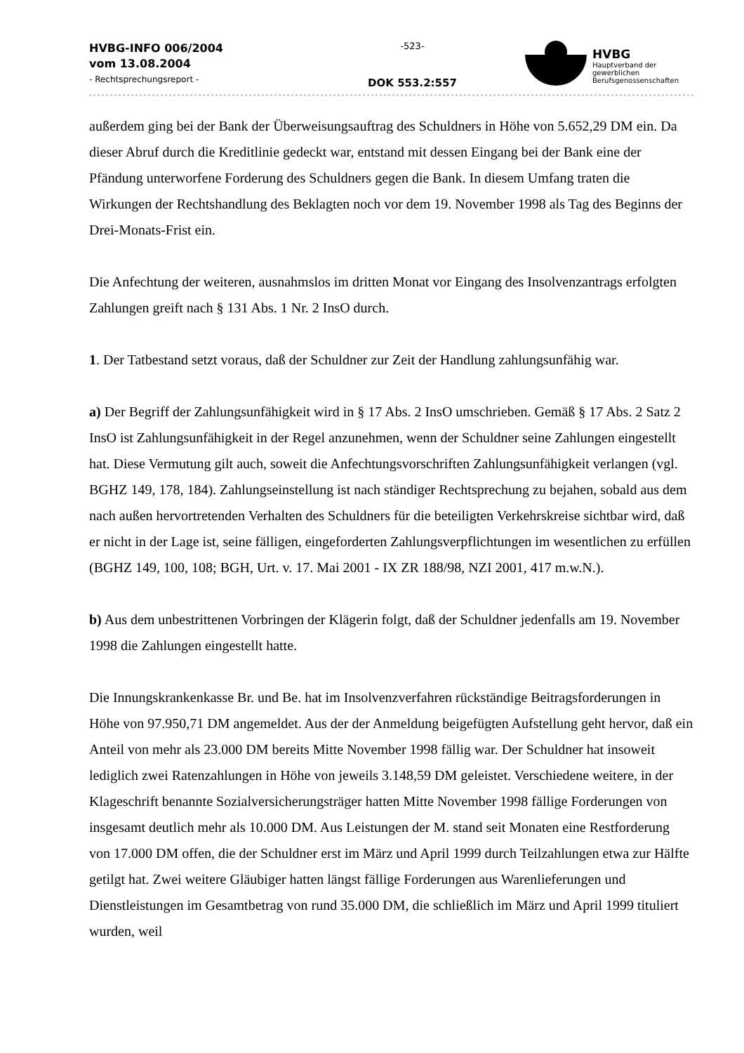HVBG-INFO 006/2004
vom 13.08.2004
- Rechtsprechungsreport -
-523-
DOK 553.2:557
HVBG
Hauptverband der
gewerblichen
Berufsgenossenschaften
außerdem ging bei der Bank der Überweisungsauftrag des Schuldners in Höhe von 5.652,29 DM ein. Da dieser Abruf durch die Kreditlinie gedeckt war, entstand mit dessen Eingang bei der Bank eine der Pfändung unterworfene Forderung des Schuldners gegen die Bank. In diesem Umfang traten die Wirkungen der Rechtshandlung des Beklagten noch vor dem 19. November 1998 als Tag des Beginns der Drei-Monats-Frist ein.
Die Anfechtung der weiteren, ausnahmslos im dritten Monat vor Eingang des Insolvenzantrags erfolgten Zahlungen greift nach § 131 Abs. 1 Nr. 2 InsO durch.
1. Der Tatbestand setzt voraus, daß der Schuldner zur Zeit der Handlung zahlungsunfähig war.
a) Der Begriff der Zahlungsunfähigkeit wird in § 17 Abs. 2 InsO umschrieben. Gemäß § 17 Abs. 2 Satz 2 InsO ist Zahlungsunfähigkeit in der Regel anzunehmen, wenn der Schuldner seine Zahlungen eingestellt hat. Diese Vermutung gilt auch, soweit die Anfechtungsvorschriften Zahlungsunfähigkeit verlangen (vgl. BGHZ 149, 178, 184). Zahlungseinstellung ist nach ständiger Rechtsprechung zu bejahen, sobald aus dem nach außen hervortretenden Verhalten des Schuldners für die beteiligten Verkehrskreise sichtbar wird, daß er nicht in der Lage ist, seine fälligen, eingeforderten Zahlungsverpflichtungen im wesentlichen zu erfüllen (BGHZ 149, 100, 108; BGH, Urt. v. 17. Mai 2001 - IX ZR 188/98, NZI 2001, 417 m.w.N.).
b) Aus dem unbestrittenen Vorbringen der Klägerin folgt, daß der Schuldner jedenfalls am 19. November 1998 die Zahlungen eingestellt hatte.
Die Innungskrankenkasse Br. und Be. hat im Insolvenzverfahren rückständige Beitragsforderungen in Höhe von 97.950,71 DM angemeldet. Aus der der Anmeldung beigefügten Aufstellung geht hervor, daß ein Anteil von mehr als 23.000 DM bereits Mitte November 1998 fällig war. Der Schuldner hat insoweit lediglich zwei Ratenzahlungen in Höhe von jeweils 3.148,59 DM geleistet. Verschiedene weitere, in der Klageschrift benannte Sozialversicherungsträger hatten Mitte November 1998 fällige Forderungen von insgesamt deutlich mehr als 10.000 DM. Aus Leistungen der M. stand seit Monaten eine Restforderung von 17.000 DM offen, die der Schuldner erst im März und April 1999 durch Teilzahlungen etwa zur Hälfte getilgt hat. Zwei weitere Gläubiger hatten längst fällige Forderungen aus Warenlieferungen und Dienstleistungen im Gesamtbetrag von rund 35.000 DM, die schließlich im März und April 1999 tituliert wurden, weil